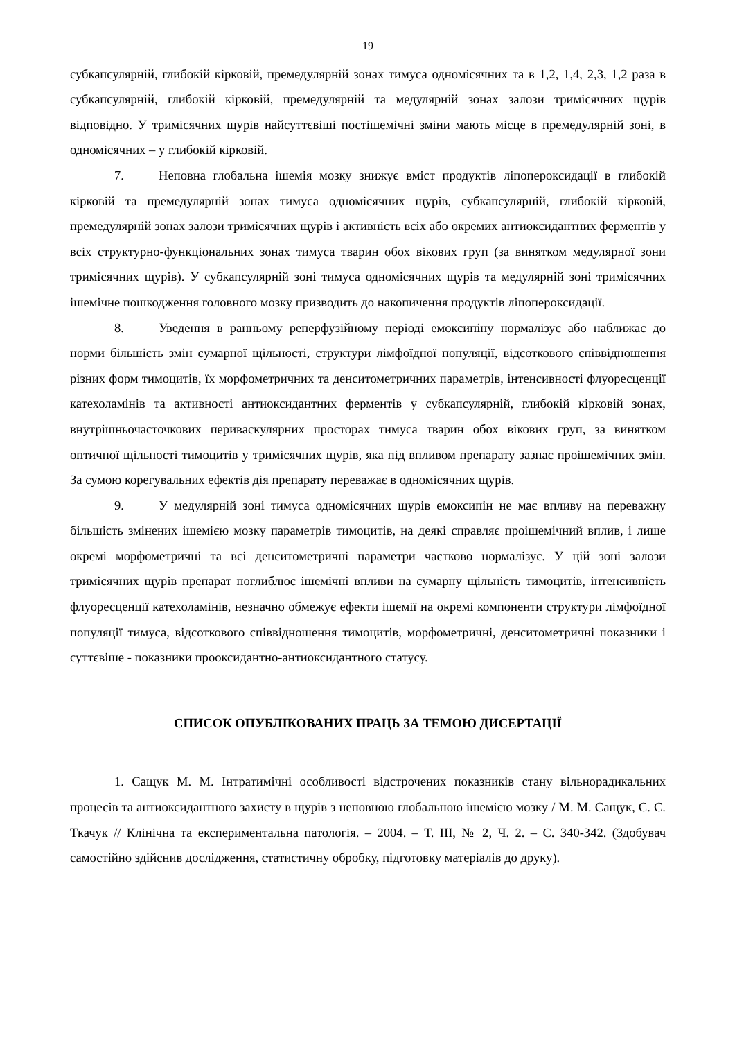19
субкапсулярній, глибокій кірковій, премедулярній зонах тимуса одномісячних та в 1,2, 1,4, 2,3, 1,2 раза в субкапсулярній, глибокій кірковій, премедулярній та медулярній зонах залози тримісячних щурів відповідно. У тримісячних щурів найсуттєвіші постішемічні зміни мають місце в премедулярній зоні, в одномісячних – у глибокій кірковій.
7. Неповна глобальна ішемія мозку знижує вміст продуктів ліпопероксидації в глибокій кірковій та премедулярній зонах тимуса одномісячних щурів, субкапсулярній, глибокій кірковій, премедулярній зонах залози тримісячних щурів і активність всіх або окремих антиоксидантних ферментів у всіх структурно-функціональних зонах тимуса тварин обох вікових груп (за винятком медулярної зони тримісячних щурів). У субкапсулярній зоні тимуса одномісячних щурів та медулярній зоні тримісячних ішемічне пошкодження головного мозку призводить до накопичення продуктів ліпопероксидації.
8. Уведення в ранньому реперфузійному періоді емоксипіну нормалізує або наближає до норми більшість змін сумарної щільності, структури лімфоїдної популяції, відсоткового співвідношення різних форм тимоцитів, їх морфометричних та денситометричних параметрів, інтенсивності флуоресценції катехоламінів та активності антиоксидантних ферментів у субкапсулярній, глибокій кірковій зонах, внутрішньочасточкових периваскулярних просторах тимуса тварин обох вікових груп, за винятком оптичної щільності тимоцитів у тримісячних щурів, яка під впливом препарату зазнає проішемічних змін. За сумою корегувальних ефектів дія препарату переважає в одномісячних щурів.
9. У медулярній зоні тимуса одномісячних щурів емоксипін не має впливу на переважну більшість змінених ішемією мозку параметрів тимоцитів, на деякі справляє проішемічний вплив, і лише окремі морфометричні та всі денситометричні параметри частково нормалізує. У цій зоні залози тримісячних щурів препарат поглиблює ішемічні впливи на сумарну щільність тимоцитів, інтенсивність флуоресценції катехоламінів, незначно обмежує ефекти ішемії на окремі компоненти структури лімфоїдної популяції тимуса, відсоткового співвідношення тимоцитів, морфометричні, денситометричні показники і суттєвіше - показники прооксидантно-антиоксидантного статусу.
СПИСОК ОПУБЛІКОВАНИХ ПРАЦЬ ЗА ТЕМОЮ ДИСЕРТАЦІЇ
1. Сащук М. М. Інтратимічні особливості відстрочених показників стану вільнорадикальних процесів та антиоксидантного захисту в щурів з неповною глобальною ішемією мозку / М. М. Сащук, С. С. Ткачук // Клінічна та експериментальна патологія. – 2004. – Т. ІІІ, № 2, Ч. 2. – С. 340-342. (Здобувач самостійно здійснив дослідження, статистичну обробку, підготовку матеріалів до друку).